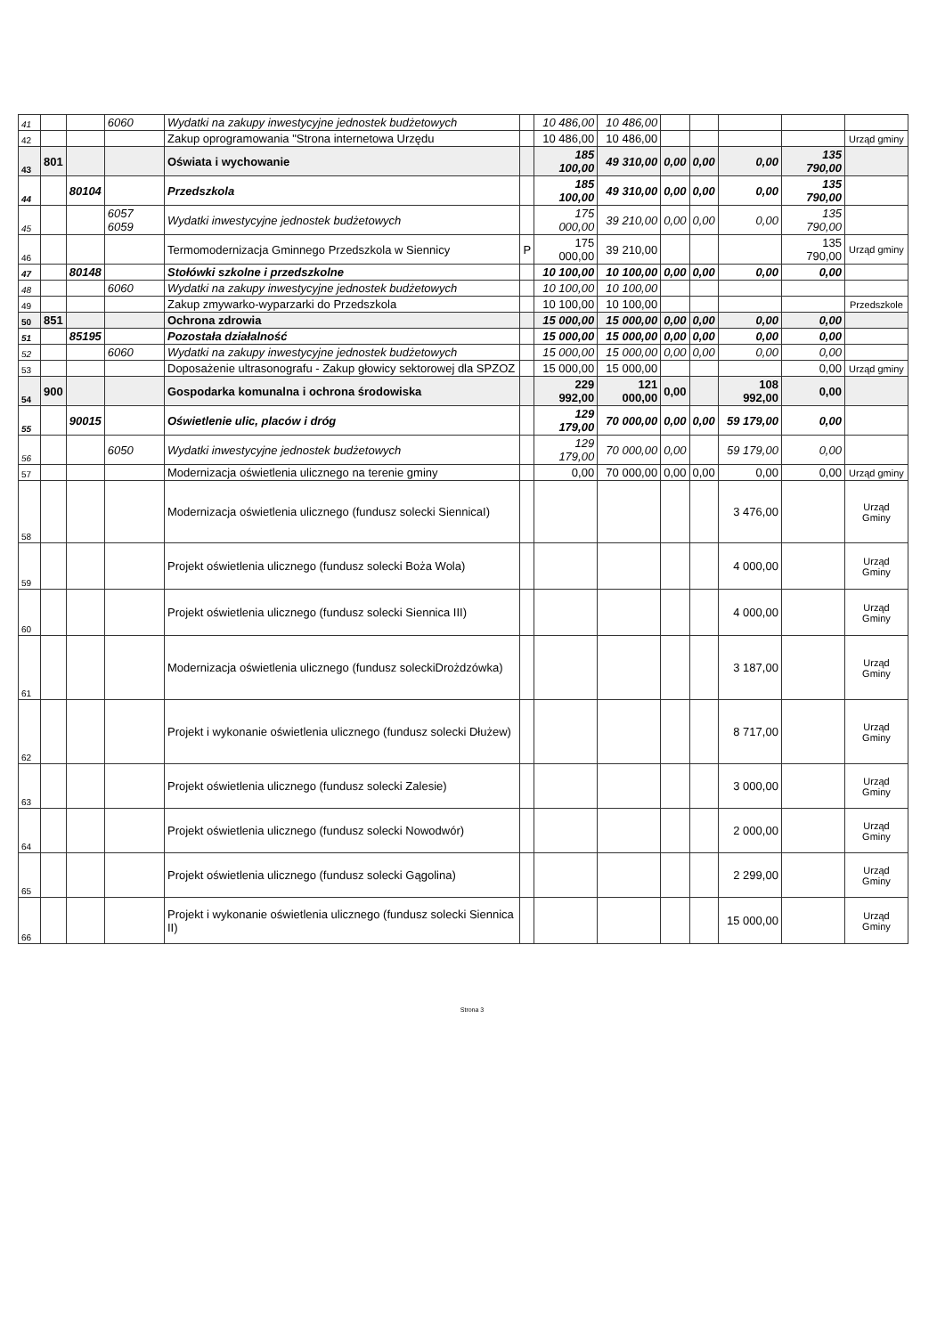| 41 | | | 6060 | Wydatki na zakupy inwestycyjne jednostek budżetowych | | 10 486,00 | 10 486,00 | | | | | |
| 42 | | | | Zakup oprogramowania "Strona internetowa Urzędu | | 10 486,00 | 10 486,00 | | | | | Urząd gminy |
| 43 | 801 | | | Oświata i wychowanie | | 185 100,00 | 49 310,00 | 0,00 | 0,00 | 0,00 | 135 790,00 | |
| 44 | | 80104 | | Przedszkola | | 185 100,00 | 49 310,00 | 0,00 | 0,00 | 0,00 | 135 790,00 | |
| 45 | | | 6057 6059 | Wydatki inwestycyjne jednostek budżetowych | | 175 000,00 | 39 210,00 | 0,00 | 0,00 | 0,00 | 135 790,00 | |
| 46 | | | | Termomodernizacja Gminnego Przedszkola w Siennicy | P | 175 000,00 | 39 210,00 | | | | 135 790,00 | Urząd gminy |
| 47 | | 80148 | | Stołówki szkolne i przedszkolne | | 10 100,00 | 10 100,00 | 0,00 | 0,00 | 0,00 | 0,00 | |
| 48 | | | 6060 | Wydatki na zakupy inwestycyjne jednostek budżetowych | | 10 100,00 | 10 100,00 | | | | | |
| 49 | | | | Zakup zmywarko-wyparzarki do Przedszkola | | 10 100,00 | 10 100,00 | | | | | Przedszkole |
| 50 | 851 | | | Ochrona zdrowia | | 15 000,00 | 15 000,00 | 0,00 | 0,00 | 0,00 | 0,00 | |
| 51 | | 85195 | | Pozostała działalność | | 15 000,00 | 15 000,00 | 0,00 | 0,00 | 0,00 | 0,00 | |
| 52 | | | 6060 | Wydatki na zakupy inwestycyjne jednostek budżetowych | | 15 000,00 | 15 000,00 | 0,00 | 0,00 | 0,00 | 0,00 | |
| 53 | | | | Doposażenie ultrasonografu - Zakup głowicy sektorowej dla SPZOZ | | 15 000,00 | 15 000,00 | | | | 0,00 | Urząd gminy |
| 54 | 900 | | | Gospodarka komunalna i ochrona środowiska | | 229 992,00 | 121 000,00 | 0,00 | | 108 992,00 | 0,00 | |
| 55 | | 90015 | | Oświetlenie ulic, placów i dróg | | 129 179,00 | 70 000,00 | 0,00 | 0,00 | 59 179,00 | 0,00 | |
| 56 | | | 6050 | Wydatki inwestycyjne jednostek budżetowych | | 129 179,00 | 70 000,00 | 0,00 | | 59 179,00 | 0,00 | |
| 57 | | | | Modernizacja oświetlenia ulicznego na terenie gminy | | 0,00 | 70 000,00 | 0,00 | 0,00 | 0,00 | 0,00 | Urząd gminy |
| 58 | | | | Modernizacja oświetlenia ulicznego (fundusz solecki SiennicaI) | | | | | | 3 476,00 | | Urząd Gminy |
| 59 | | | | Projekt oświetlenia ulicznego (fundusz solecki Boża Wola) | | | | | | 4 000,00 | | Urząd Gminy |
| 60 | | | | Projekt oświetlenia ulicznego (fundusz solecki Siennica III) | | | | | | 4 000,00 | | Urząd Gminy |
| 61 | | | | Modernizacja oświetlenia ulicznego (fundusz soleckiDrożdzówka) | | | | | | 3 187,00 | | Urząd Gminy |
| 62 | | | | Projekt i wykonanie oświetlenia ulicznego (fundusz solecki Dłużew) | | | | | | 8 717,00 | | Urząd Gminy |
| 63 | | | | Projekt oświetlenia ulicznego (fundusz solecki Zalesie) | | | | | | 3 000,00 | | Urząd Gminy |
| 64 | | | | Projekt oświetlenia ulicznego (fundusz solecki Nowodwór) | | | | | | 2 000,00 | | Urząd Gminy |
| 65 | | | | Projekt oświetlenia ulicznego (fundusz solecki Gągolina) | | | | | | 2 299,00 | | Urząd Gminy |
| 66 | | | | Projekt i wykonanie oświetlenia ulicznego (fundusz solecki Siennica II) | | | | | | 15 000,00 | | Urząd Gminy |
Strona 3